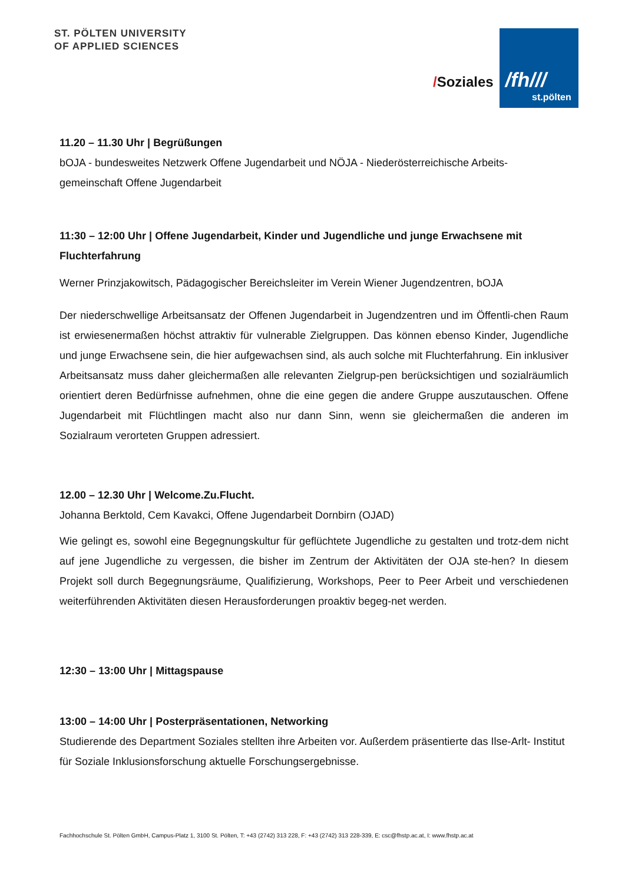ST. PÖLTEN UNIVERSITY
OF APPLIED SCIENCES
/Soziales
/fh///
st.pölten
11.20 – 11.30 Uhr | Begrüßungen
bOJA - bundesweites Netzwerk Offene Jugendarbeit und NÖJA - Niederösterreichische Arbeits-gemeinschaft Offene Jugendarbeit
11:30 – 12:00 Uhr | Offene Jugendarbeit, Kinder und Jugendliche und junge Erwachsene mit Fluchterfahrung
Werner Prinzjakowitsch, Pädagogischer Bereichsleiter im Verein Wiener Jugendzentren, bOJA
Der niederschwellige Arbeitsansatz der Offenen Jugendarbeit in Jugendzentren und im Öffentli-chen Raum ist erwiesenermaßen höchst attraktiv für vulnerable Zielgruppen. Das können ebenso Kinder, Jugendliche und junge Erwachsene sein, die hier aufgewachsen sind, als auch solche mit Fluchterfahrung. Ein inklusiver Arbeitsansatz muss daher gleichermaßen alle relevanten Zielgrup-pen berücksichtigen und sozialräumlich orientiert deren Bedürfnisse aufnehmen, ohne die eine gegen die andere Gruppe auszutauschen. Offene Jugendarbeit mit Flüchtlingen macht also nur dann Sinn, wenn sie gleichermaßen die anderen im Sozialraum verorteten Gruppen adressiert.
12.00 – 12.30 Uhr | Welcome.Zu.Flucht.
Johanna Berktold, Cem Kavakci, Offene Jugendarbeit Dornbirn (OJAD)
Wie gelingt es, sowohl eine Begegnungskultur für geflüchtete Jugendliche zu gestalten und trotz-dem nicht auf jene Jugendliche zu vergessen, die bisher im Zentrum der Aktivitäten der OJA ste-hen? In diesem Projekt soll durch Begegnungsräume, Qualifizierung, Workshops, Peer to Peer Arbeit und verschiedenen weiterführenden Aktivitäten diesen Herausforderungen proaktiv begeg-net werden.
12:30 – 13:00 Uhr | Mittagspause
13:00 – 14:00 Uhr | Posterpräsentationen, Networking
Studierende des Department Soziales stellten ihre Arbeiten vor. Außerdem präsentierte das Ilse-Arlt- Institut für Soziale Inklusionsforschung aktuelle Forschungsergebnisse.
Fachhochschule St. Pölten GmbH, Campus-Platz 1, 3100 St. Pölten, T: +43 (2742) 313 228, F: +43 (2742) 313 228-339, E: csc@fhstp.ac.at, I: www.fhstp.ac.at